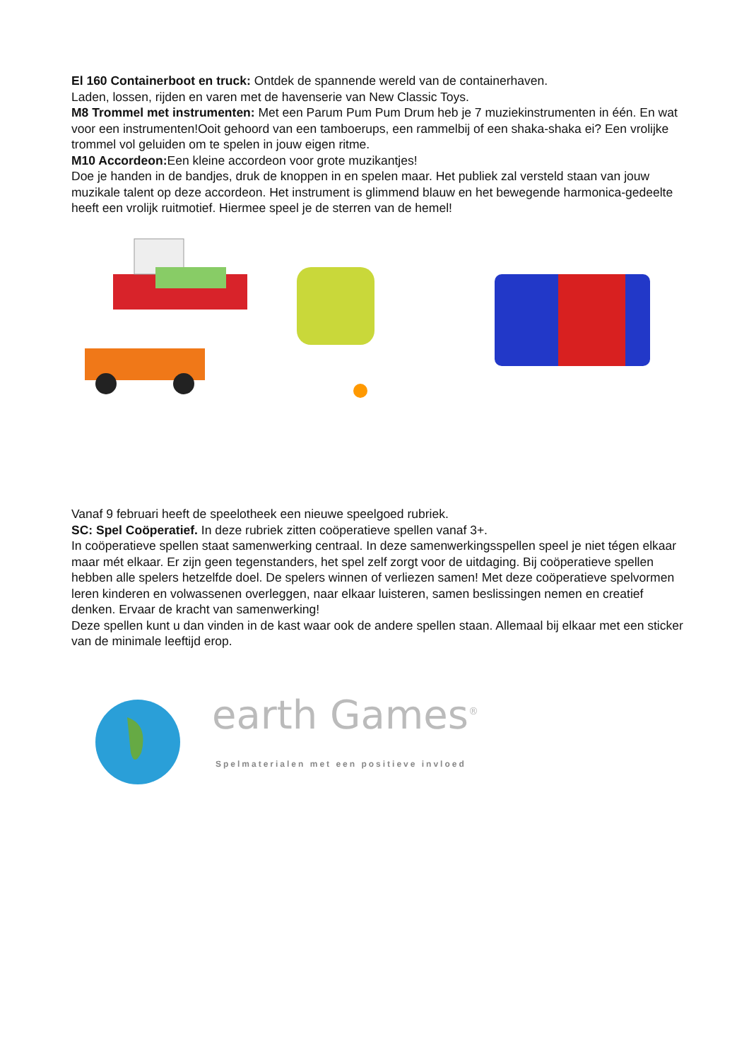El 160 Containerboot en truck: Ontdek de spannende wereld van de containerhaven.
Laden, lossen, rijden en varen met de havenserie van New Classic Toys.
M8 Trommel met instrumenten: Met een Parum Pum Pum Drum heb je 7 muziekinstrumenten in één. En wat voor een instrumenten!Ooit gehoord van een tamboerups, een rammelbij of een shaka-shaka ei? Een vrolijke trommel vol geluiden om te spelen in jouw eigen ritme.
M10 Accordeon: Een kleine accordeon voor grote muzikantjes!
Doe je handen in de bandjes, druk de knoppen in en spelen maar. Het publiek zal versteld staan van jouw muzikale talent op deze accordeon. Het instrument is glimmend blauw en het bewegende harmonica-gedeelte heeft een vrolijk ruitmotief. Hiermee speel je de sterren van de hemel!
Vanaf 9 februari heeft de speelotheek een nieuwe speelgoed rubriek.
SC: Spel Coöperatief. In deze rubriek zitten coöperatieve spellen vanaf 3+.
In coöperatieve spellen staat samenwerking centraal. In deze samenwerkingsspellen speel je niet tégen elkaar maar mét elkaar. Er zijn geen tegenstanders, het spel zelf zorgt voor de uitdaging. Bij coöperatieve spellen hebben alle spelers hetzelfde doel. De spelers winnen of verliezen samen! Met deze coöperatieve spelvormen leren kinderen en volwassenen overleggen, naar elkaar luisteren, samen beslissingen nemen en creatief denken. Ervaar de kracht van samenwerking!
Deze spellen kunt u dan vinden in de kast waar ook de andere spellen staan. Allemaal bij elkaar met een sticker van de minimale leeftijd erop.
earth Games<sup>®</sup>
Spelmaterialen met een positieve invloed